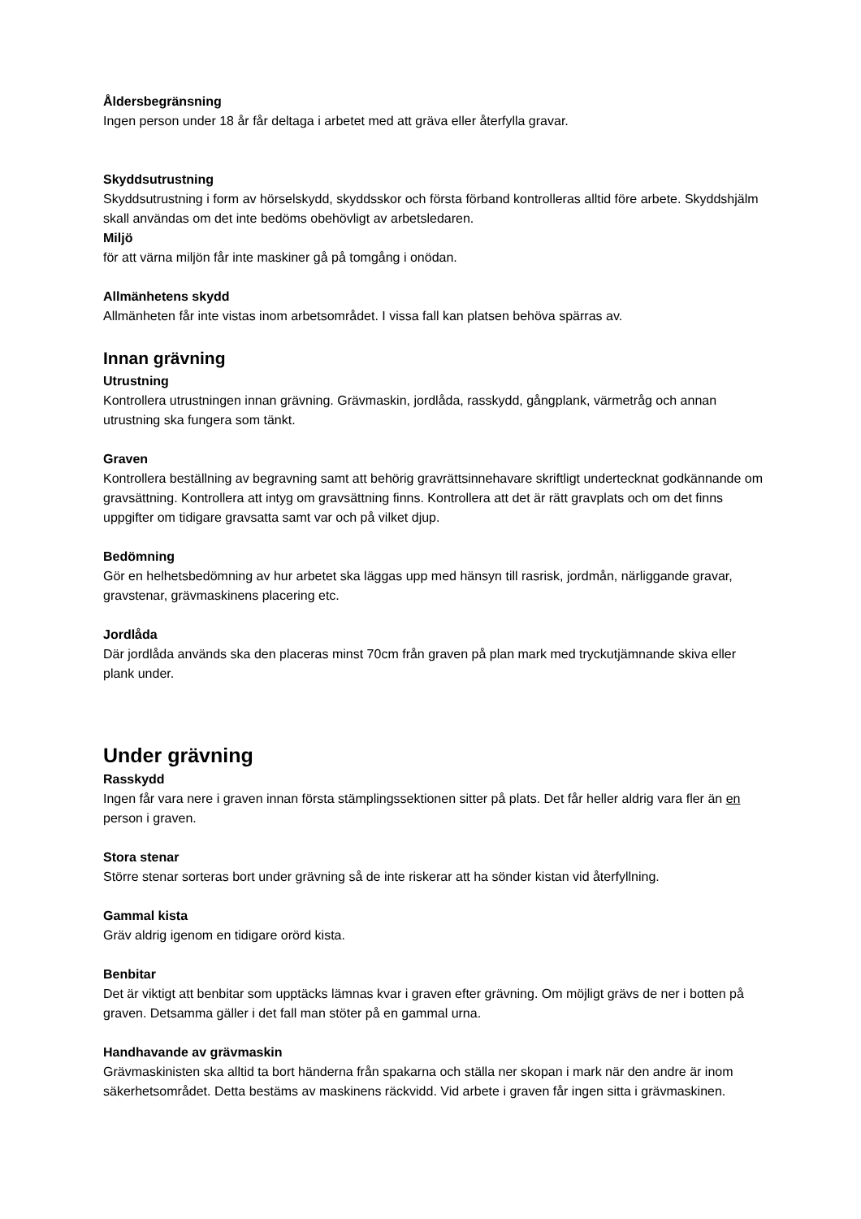Åldersbegränsning
Ingen person under 18 år får deltaga i arbetet med att gräva eller återfylla gravar.
Skyddsutrustning
Skyddsutrustning i form av hörselskydd, skyddsskor och första förband kontrolleras alltid före arbete. Skyddshjälm skall användas om det inte bedöms obehövligt av arbetsledaren.
Miljö
för att värna miljön får inte maskiner gå på tomgång i onödan.
Allmänhetens skydd
Allmänheten får inte vistas inom arbetsområdet. I vissa fall kan platsen behöva spärras av.
Innan grävning
Utrustning
Kontrollera utrustningen innan grävning. Grävmaskin, jordlåda, rasskydd, gångplank, värmetråg och annan utrustning ska fungera som tänkt.
Graven
Kontrollera beställning av begravning samt att behörig gravrättsinnehavare skriftligt undertecknat godkännande om gravsättning. Kontrollera att intyg om gravsättning finns. Kontrollera att det är rätt gravplats och om det finns uppgifter om tidigare gravsatta samt var och på vilket djup.
Bedömning
Gör en helhetsbedömning av hur arbetet ska läggas upp med hänsyn till rasrisk, jordmån, närliggande gravar, gravstenar, grävmaskinens placering etc.
Jordlåda
Där jordlåda används ska den placeras minst 70cm från graven på plan mark med tryckutjämnande skiva eller plank under.
Under grävning
Rasskydd
Ingen får vara nere i graven innan första stämplingssektionen sitter på plats. Det får heller aldrig vara fler än en person i graven.
Stora stenar
Större stenar sorteras bort under grävning så de inte riskerar att ha sönder kistan vid återfyllning.
Gammal kista
Gräv aldrig igenom en tidigare orörd kista.
Benbitar
Det är viktigt att benbitar som upptäcks lämnas kvar i graven efter grävning. Om möjligt grävs de ner i botten på graven. Detsamma gäller i det fall man stöter på en gammal urna.
Handhavande av grävmaskin
Grävmaskinisten ska alltid ta bort händerna från spakarna och ställa ner skopan i mark när den andre är inom säkerhetsområdet. Detta bestäms av maskinens räckvidd. Vid arbete i graven får ingen sitta i grävmaskinen.